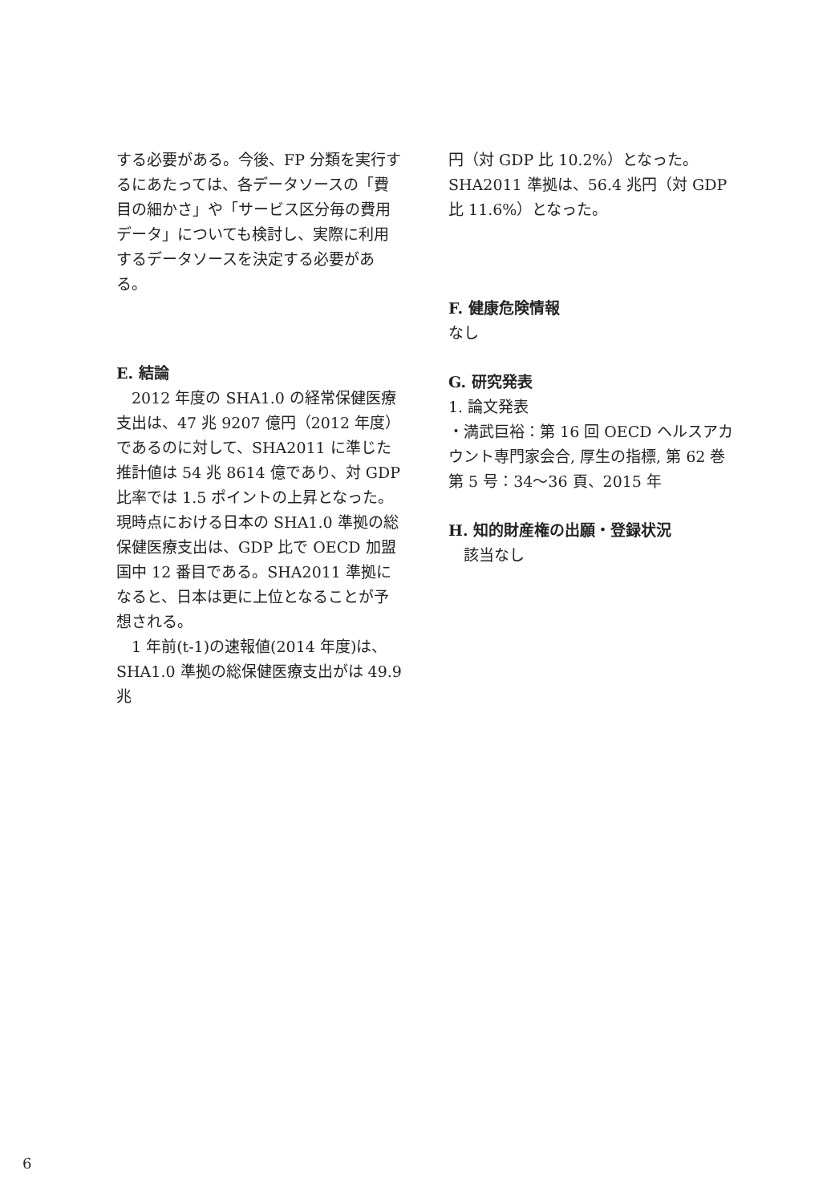する必要がある。今後、FP 分類を実行するにあたっては、各データソースの「費目の細かさ」や「サービス区分毎の費用データ」についても検討し、実際に利用するデータソースを決定する必要がある。
E. 結論
2012 年度の SHA1.0 の経常保健医療支出は、47 兆 9207 億円（2012 年度）であるのに対して、SHA2011 に準じた推計値は 54 兆 8614 億であり、対 GDP 比率では 1.5 ポイントの上昇となった。現時点における日本の SHA1.0 準拠の総保健医療支出は、GDP 比で OECD 加盟国中 12 番目である。SHA2011 準拠になると、日本は更に上位となることが予想される。
1 年前(t-1)の速報値(2014 年度)は、SHA1.0 準拠の総保健医療支出がは 49.9 兆
円（対 GDP 比 10.2%）となった。SHA2011 準拠は、56.4 兆円（対 GDP 比 11.6%）となった。
F. 健康危険情報
なし
G. 研究発表
1. 論文発表
・満武巨裕：第 16 回 OECD ヘルスアカウント専門家会合, 厚生の指標, 第 62 巻第 5 号：34～36 頁、2015 年
H. 知的財産権の出願・登録状況
該当なし
6